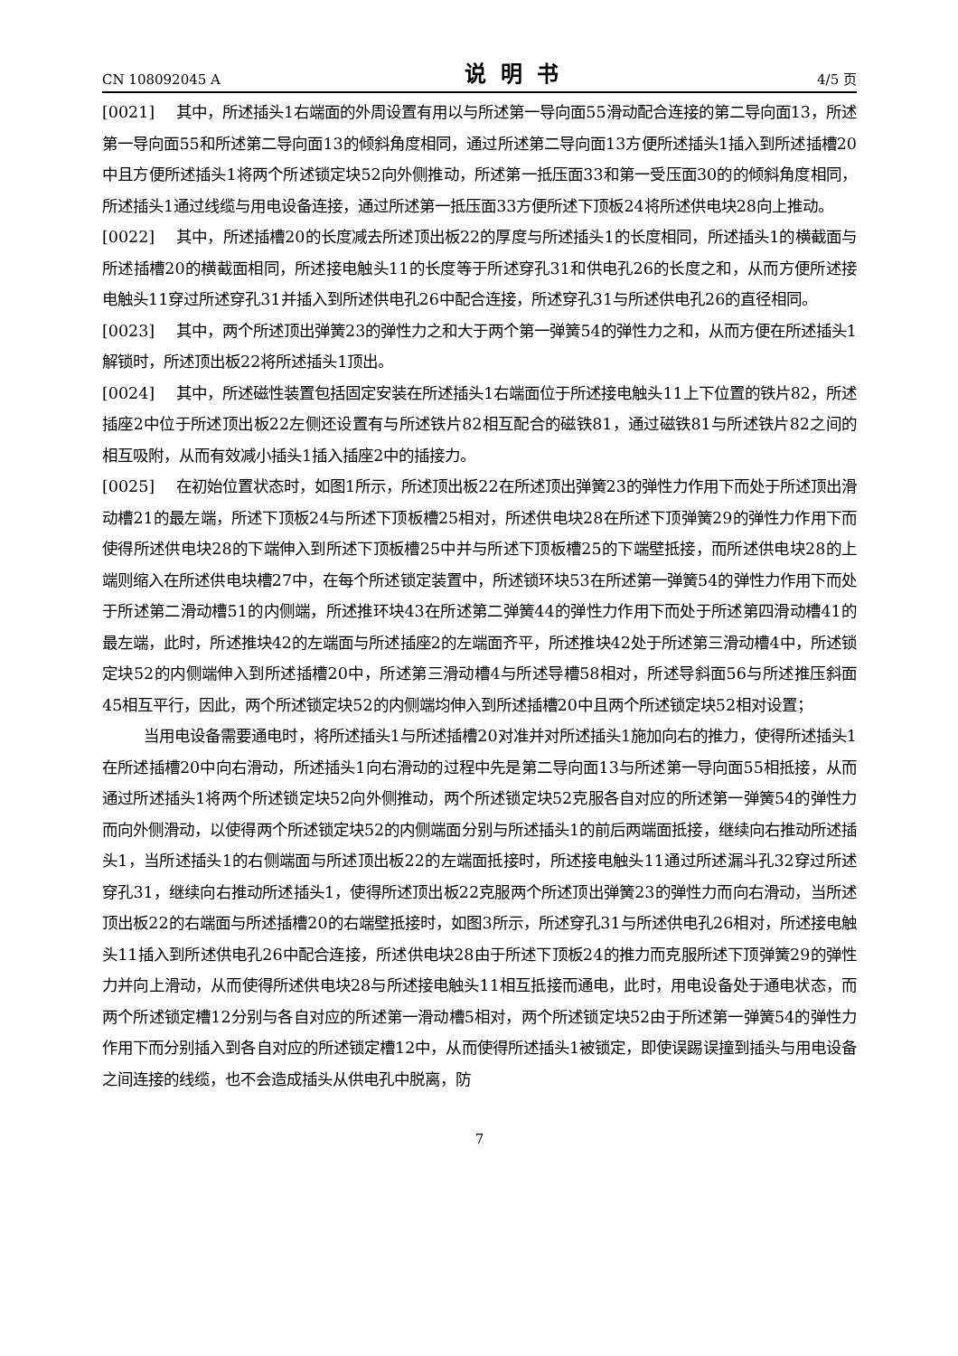CN 108092045 A 说明书 4/5 页
[0021] 其中，所述插头1右端面的外周设置有用以与所述第一导向面55滑动配合连接的第二导向面13，所述第一导向面55和所述第二导向面13的倾斜角度相同，通过所述第二导向面13方便所述插头1插入到所述插槽20中且方便所述插头1将两个所述锁定块52向外侧推动，所述第一抵压面33和第一受压面30的的倾斜角度相同，所述插头1通过线缆与用电设备连接，通过所述第一抵压面33方便所述下顶板24将所述供电块28向上推动。
[0022] 其中，所述插槽20的长度减去所述顶出板22的厚度与所述插头1的长度相同，所述插头1的横截面与所述插槽20的横截面相同，所述接电触头11的长度等于所述穿孔31和供电孔26的长度之和，从而方便所述接电触头11穿过所述穿孔31并插入到所述供电孔26中配合连接，所述穿孔31与所述供电孔26的直径相同。
[0023] 其中，两个所述顶出弹簧23的弹性力之和大于两个第一弹簧54的弹性力之和，从而方便在所述插头1解锁时，所述顶出板22将所述插头1顶出。
[0024] 其中，所述磁性装置包括固定安装在所述插头1右端面位于所述接电触头11上下位置的铁片82，所述插座2中位于所述顶出板22左侧还设置有与所述铁片82相互配合的磁铁81，通过磁铁81与所述铁片82之间的相互吸附，从而有效减小插头1插入插座2中的插接力。
[0025] 在初始位置状态时，如图1所示，所述顶出板22在所述顶出弹簧23的弹性力作用下而处于所述顶出滑动槽21的最左端，所述下顶板24与所述下顶板槽25相对，所述供电块28在所述下顶弹簧29的弹性力作用下而使得所述供电块28的下端伸入到所述下顶板槽25中并与所述下顶板槽25的下端壁抵接，而所述供电块28的上端则缩入在所述供电块槽27中，在每个所述锁定装置中，所述锁环块53在所述第一弹簧54的弹性力作用下而处于所述第二滑动槽51的内侧端，所述推环块43在所述第二弹簧44的弹性力作用下而处于所述第四滑动槽41的最左端，此时，所述推块42的左端面与所述插座2的左端面齐平，所述推块42处于所述第三滑动槽4中，所述锁定块52的内侧端伸入到所述插槽20中，所述第三滑动槽4与所述导槽58相对，所述导斜面56与所述推压斜面45相互平行，因此，两个所述锁定块52的内侧端均伸入到所述插槽20中且两个所述锁定块52相对设置；
当用电设备需要通电时，将所述插头1与所述插槽20对准并对所述插头1施加向右的推力，使得所述插头1在所述插槽20中向右滑动，所述插头1向右滑动的过程中先是第二导向面13与所述第一导向面55相抵接，从而通过所述插头1将两个所述锁定块52向外侧推动，两个所述锁定块52克服各自对应的所述第一弹簧54的弹性力而向外侧滑动，以使得两个所述锁定块52的内侧端面分别与所述插头1的前后两端面抵接，继续向右推动所述插头1，当所述插头1的右侧端面与所述顶出板22的左端面抵接时，所述接电触头11通过所述漏斗孔32穿过所述穿孔31，继续向右推动所述插头1，使得所述顶出板22克服两个所述顶出弹簧23的弹性力而向右滑动，当所述顶出板22的右端面与所述插槽20的右端壁抵接时，如图3所示，所述穿孔31与所述供电孔26相对，所述接电触头11插入到所述供电孔26中配合连接，所述供电块28由于所述下顶板24的推力而克服所述下顶弹簧29的弹性力并向上滑动，从而使得所述供电块28与所述接电触头11相互抵接而通电，此时，用电设备处于通电状态，而两个所述锁定槽12分别与各自对应的所述第一滑动槽5相对，两个所述锁定块52由于所述第一弹簧54的弹性力作用下而分别插入到各自对应的所述锁定槽12中，从而使得所述插头1被锁定，即使误踢误撞到插头与用电设备之间连接的线缆，也不会造成插头从供电孔中脱离，防
7